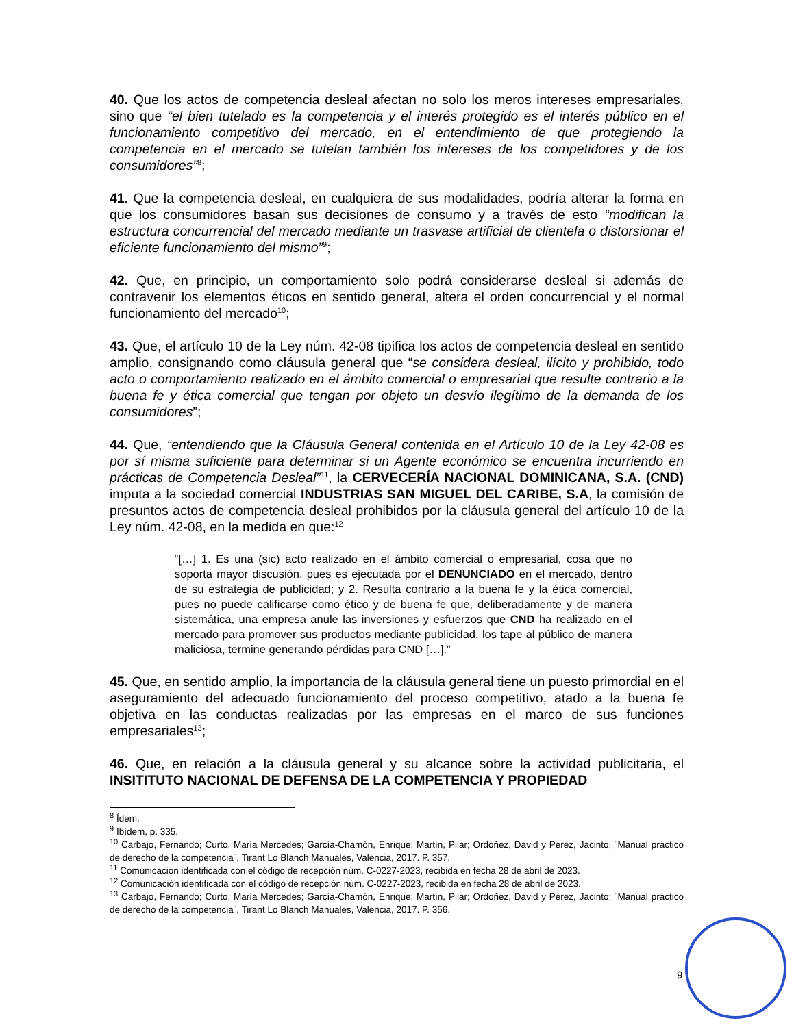40. Que los actos de competencia desleal afectan no solo los meros intereses empresariales, sino que “el bien tutelado es la competencia y el interés protegido es el interés público en el funcionamiento competitivo del mercado, en el entendimiento de que protegiendo la competencia en el mercado se tutelan también los intereses de los competidores y de los consumidores”<sup>8</sup>;
41. Que la competencia desleal, en cualquiera de sus modalidades, podría alterar la forma en que los consumidores basan sus decisiones de consumo y a través de esto “modifican la estructura concurrencial del mercado mediante un trasvase artificial de clientela o distorsionar el eficiente funcionamiento del mismo”<sup>9</sup>;
42. Que, en principio, un comportamiento solo podrá considerarse desleal si además de contravenir los elementos éticos en sentido general, altera el orden concurrencial y el normal funcionamiento del mercado<sup>10</sup>;
43. Que, el artículo 10 de la Ley núm. 42-08 tipifica los actos de competencia desleal en sentido amplio, consignando como cláusula general que “se considera desleal, ilícito y prohibido, todo acto o comportamiento realizado en el ámbito comercial o empresarial que resulte contrario a la buena fe y ética comercial que tengan por objeto un desvío ilegítimo de la demanda de los consumidores”;
44. Que, “entendiendo que la Cláusula General contenida en el Artículo 10 de la Ley 42-08 es por sí misma suficiente para determinar si un Agente económico se encuentra incurriendo en prácticas de Competencia Desleal”<sup>11</sup>, la CERVECERÍA NACIONAL DOMINICANA, S.A. (CND) imputa a la sociedad comercial INDUSTRIAS SAN MIGUEL DEL CARIBE, S.A, la comisión de presuntos actos de competencia desleal prohibidos por la cláusula general del artículo 10 de la Ley núm. 42-08, en la medida en que:<sup>12</sup>
“[…] 1. Es una (sic) acto realizado en el ámbito comercial o empresarial, cosa que no soporta mayor discusión, pues es ejecutada por el DENUNCIADO en el mercado, dentro de su estrategia de publicidad; y 2. Resulta contrario a la buena fe y la ética comercial, pues no puede calificarse como ético y de buena fe que, deliberadamente y de manera sistemática, una empresa anule las inversiones y esfuerzos que CND ha realizado en el mercado para promover sus productos mediante publicidad, los tape al público de manera maliciosa, termine generando pérdidas para CND […].”
45. Que, en sentido amplio, la importancia de la cláusula general tiene un puesto primordial en el aseguramiento del adecuado funcionamiento del proceso competitivo, atado a la buena fe objetiva en las conductas realizadas por las empresas en el marco de sus funciones empresariales<sup>13</sup>;
46. Que, en relación a la cláusula general y su alcance sobre la actividad publicitaria, el INSITITUTO NACIONAL DE DEFENSA DE LA COMPETENCIA Y PROPIEDAD
<sup>8</sup> Ídem.
<sup>9</sup> Ibídem, p. 335.
<sup>10</sup> Carbajo, Fernando; Curto, María Mercedes; García-Chamón, Enrique; Martín, Pilar; Ordoñez, David y Pérez, Jacinto; ¨Manual práctico de derecho de la competencia¨, Tirant Lo Blanch Manuales, Valencia, 2017. P. 357.
<sup>11</sup> Comunicación identificada con el código de recepción núm. C-0227-2023, recibida en fecha 28 de abril de 2023.
<sup>12</sup> Comunicación identificada con el código de recepción núm. C-0227-2023, recibida en fecha 28 de abril de 2023.
<sup>13</sup> Carbajo, Fernando; Curto, María Mercedes; García-Chamón, Enrique; Martín, Pilar; Ordoñez, David y Pérez, Jacinto; ¨Manual práctico de derecho de la competencia¨, Tirant Lo Blanch Manuales, Valencia, 2017. P. 356.
9